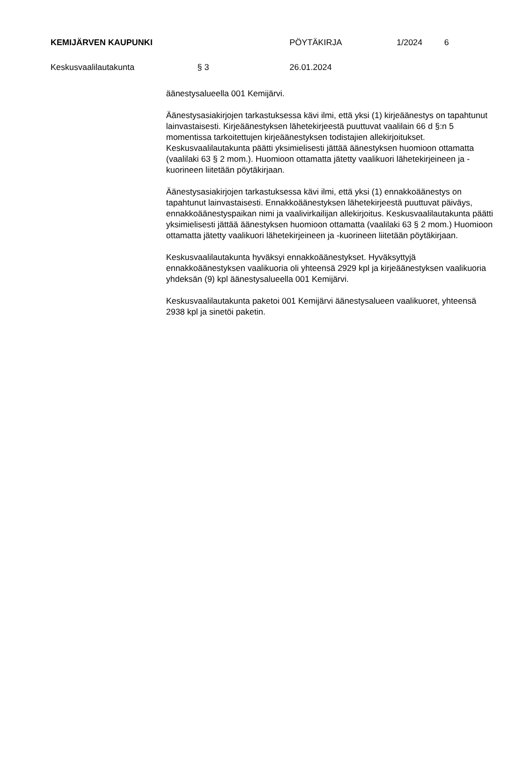KEMIJÄRVEN KAUPUNKI PÖYTÄKIRJA 1/2024 6
Keskusvaalilautakunta § 3 26.01.2024
äänestysalueella 001 Kemijärvi.
Äänestysasiakirjojen tarkastuksessa kävi ilmi, että yksi (1) kirjeäänestys on tapahtunut lainvastaisesti. Kirjeäänestyksen lähetekirjeestä puuttuvat vaalilain 66 d §:n 5 momentissa tarkoitettujen kirjeäänestyksen todistajien allekirjoitukset. Keskusvaalilautakunta päätti yksimielisesti jättää äänestyksen huomioon ottamatta (vaalilaki 63 § 2 mom.). Huomioon ottamatta jätetty vaalikuori lähetekirjeineen ja -kuorineen liitetään pöytäkirjaan.
Äänestysasiakirjojen tarkastuksessa kävi ilmi, että yksi (1) ennakkoäänestys on tapahtunut lainvastaisesti. Ennakkoäänestyksen lähetekirjeestä puuttuvat päiväys, ennakkoäänestyspaikan nimi ja vaalivirkailijan allekirjoitus. Keskusvaalilautakunta päätti yksimielisesti jättää äänestyksen huomioon ottamatta (vaalilaki 63 § 2 mom.) Huomioon ottamatta jätetty vaalikuori lähetekirjeineen ja -kuorineen liitetään pöytäkirjaan.
Keskusvaalilautakunta hyväksyi ennakkoäänestykset. Hyväksyttyjä ennakkoäänestyksen vaalikuoria oli yhteensä 2929 kpl ja kirjeäänestyksen vaalikuoria yhdeksän (9) kpl äänestysalueella 001 Kemijärvi.
Keskusvaalilautakunta paketoi 001 Kemijärvi äänestysalueen vaalikuoret, yhteensä 2938 kpl ja sinetöi paketin.